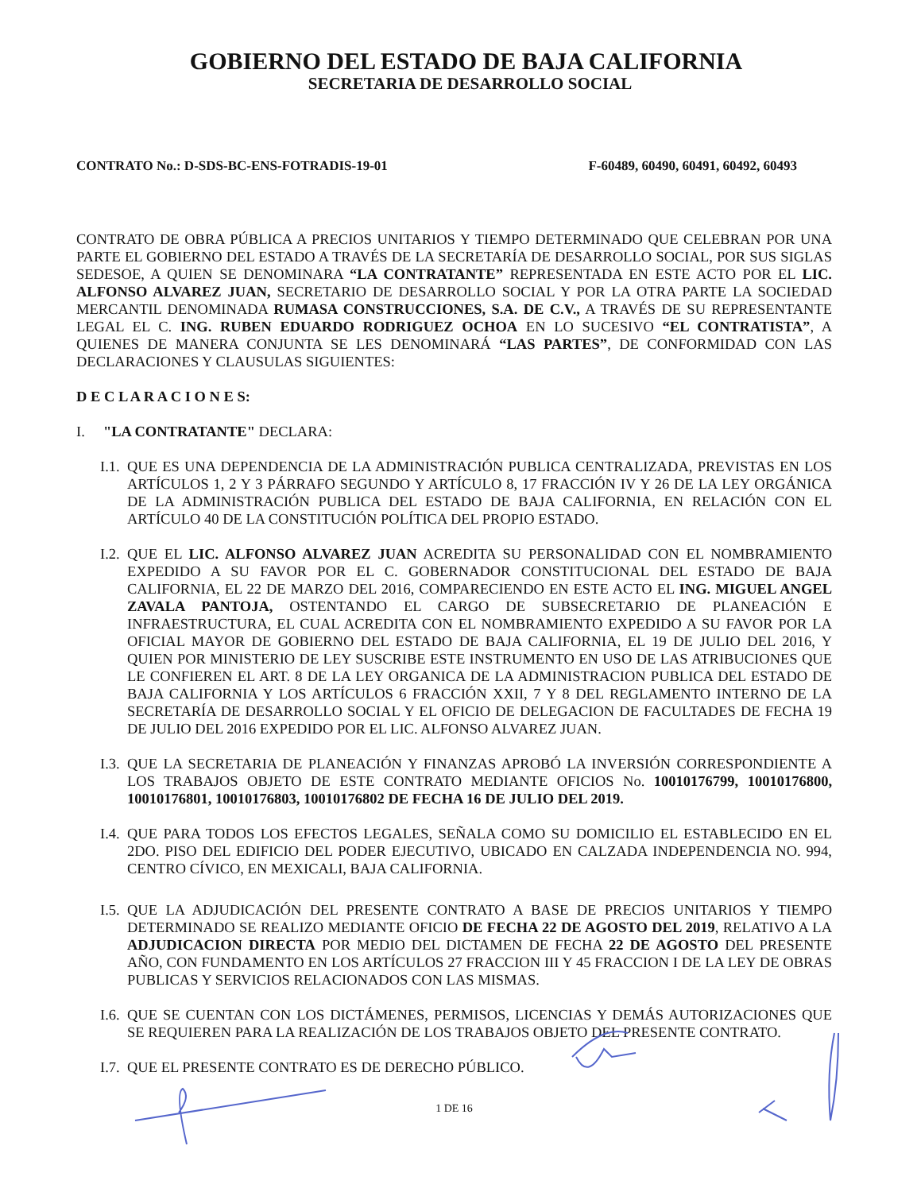GOBIERNO DEL ESTADO DE BAJA CALIFORNIA
SECRETARIA DE DESARROLLO SOCIAL
CONTRATO No.: D-SDS-BC-ENS-FOTRADIS-19-01 F-60489, 60490, 60491, 60492, 60493
CONTRATO DE OBRA PÚBLICA A PRECIOS UNITARIOS Y TIEMPO DETERMINADO QUE CELEBRAN POR UNA PARTE EL GOBIERNO DEL ESTADO A TRAVÉS DE LA SECRETARÍA DE DESARROLLO SOCIAL, POR SUS SIGLAS SEDESOE, A QUIEN SE DENOMINARA “LA CONTRATANTE” REPRESENTADA EN ESTE ACTO POR EL LIC. ALFONSO ALVAREZ JUAN, SECRETARIO DE DESARROLLO SOCIAL Y POR LA OTRA PARTE LA SOCIEDAD MERCANTIL DENOMINADA RUMASA CONSTRUCCIONES, S.A. DE C.V., A TRAVÉS DE SU REPRESENTANTE LEGAL EL C. ING. RUBEN EDUARDO RODRIGUEZ OCHOA EN LO SUCESIVO “EL CONTRATISTA”, A QUIENES DE MANERA CONJUNTA SE LES DENOMINARÁ “LAS PARTES”, DE CONFORMIDAD CON LAS DECLARACIONES Y CLAUSULAS SIGUIENTES:
D E C L A R A C I O N E S:
I. "LA CONTRATANTE" DECLARA:
I.1.
QUE ES UNA DEPENDENCIA DE LA ADMINISTRACIÓN PUBLICA CENTRALIZADA, PREVISTAS EN LOS ARTÍCULOS 1, 2 Y 3 PÁRRAFO SEGUNDO Y ARTÍCULO 8, 17 FRACCIÓN IV Y 26 DE LA LEY ORGÁNICA DE LA ADMINISTRACIÓN PUBLICA DEL ESTADO DE BAJA CALIFORNIA, EN RELACIÓN CON EL ARTÍCULO 40 DE LA CONSTITUCIÓN POLÍTICA DEL PROPIO ESTADO.
I.2.
QUE EL LIC. ALFONSO ALVAREZ JUAN ACREDITA SU PERSONALIDAD CON EL NOMBRAMIENTO EXPEDIDO A SU FAVOR POR EL C. GOBERNADOR CONSTITUCIONAL DEL ESTADO DE BAJA CALIFORNIA, EL 22 DE MARZO DEL 2016, COMPARECIENDO EN ESTE ACTO EL ING. MIGUEL ANGEL ZAVALA PANTOJA, OSTENTANDO EL CARGO DE SUBSECRETARIO DE PLANEACIÓN E INFRAESTRUCTURA, EL CUAL ACREDITA CON EL NOMBRAMIENTO EXPEDIDO A SU FAVOR POR LA OFICIAL MAYOR DE GOBIERNO DEL ESTADO DE BAJA CALIFORNIA, EL 19 DE JULIO DEL 2016, Y QUIEN POR MINISTERIO DE LEY SUSCRIBE ESTE INSTRUMENTO EN USO DE LAS ATRIBUCIONES QUE LE CONFIEREN EL ART. 8 DE LA LEY ORGANICA DE LA ADMINISTRACION PUBLICA DEL ESTADO DE BAJA CALIFORNIA Y LOS ARTÍCULOS 6 FRACCIÓN XXII, 7 Y 8 DEL REGLAMENTO INTERNO DE LA SECRETARÍA DE DESARROLLO SOCIAL Y EL OFICIO DE DELEGACION DE FACULTADES DE FECHA 19 DE JULIO DEL 2016 EXPEDIDO POR EL LIC. ALFONSO ALVAREZ JUAN.
I.3.
QUE LA SECRETARIA DE PLANEACIÓN Y FINANZAS APROBÓ LA INVERSIÓN CORRESPONDIENTE A LOS TRABAJOS OBJETO DE ESTE CONTRATO MEDIANTE OFICIOS No. 10010176799, 10010176800, 10010176801, 10010176803, 10010176802 DE FECHA 16 DE JULIO DEL 2019.
I.4.
QUE PARA TODOS LOS EFECTOS LEGALES, SEÑALA COMO SU DOMICILIO EL ESTABLECIDO EN EL 2DO. PISO DEL EDIFICIO DEL PODER EJECUTIVO, UBICADO EN CALZADA INDEPENDENCIA NO. 994, CENTRO CÍVICO, EN MEXICALI, BAJA CALIFORNIA.
I.5.
QUE LA ADJUDICACIÓN DEL PRESENTE CONTRATO A BASE DE PRECIOS UNITARIOS Y TIEMPO DETERMINADO SE REALIZO MEDIANTE OFICIO DE FECHA 22 DE AGOSTO DEL 2019, RELATIVO A LA ADJUDICACION DIRECTA POR MEDIO DEL DICTAMEN DE FECHA 22 DE AGOSTO DEL PRESENTE AÑO, CON FUNDAMENTO EN LOS ARTÍCULOS 27 FRACCION III Y 45 FRACCION I DE LA LEY DE OBRAS PUBLICAS Y SERVICIOS RELACIONADOS CON LAS MISMAS.
I.6.
QUE SE CUENTAN CON LOS DICTÁMENES, PERMISOS, LICENCIAS Y DEMÁS AUTORIZACIONES QUE SE REQUIEREN PARA LA REALIZACIÓN DE LOS TRABAJOS OBJETO DEL PRESENTE CONTRATO.
I.7.
QUE EL PRESENTE CONTRATO ES DE DERECHO PÚBLICO.
1 DE 16